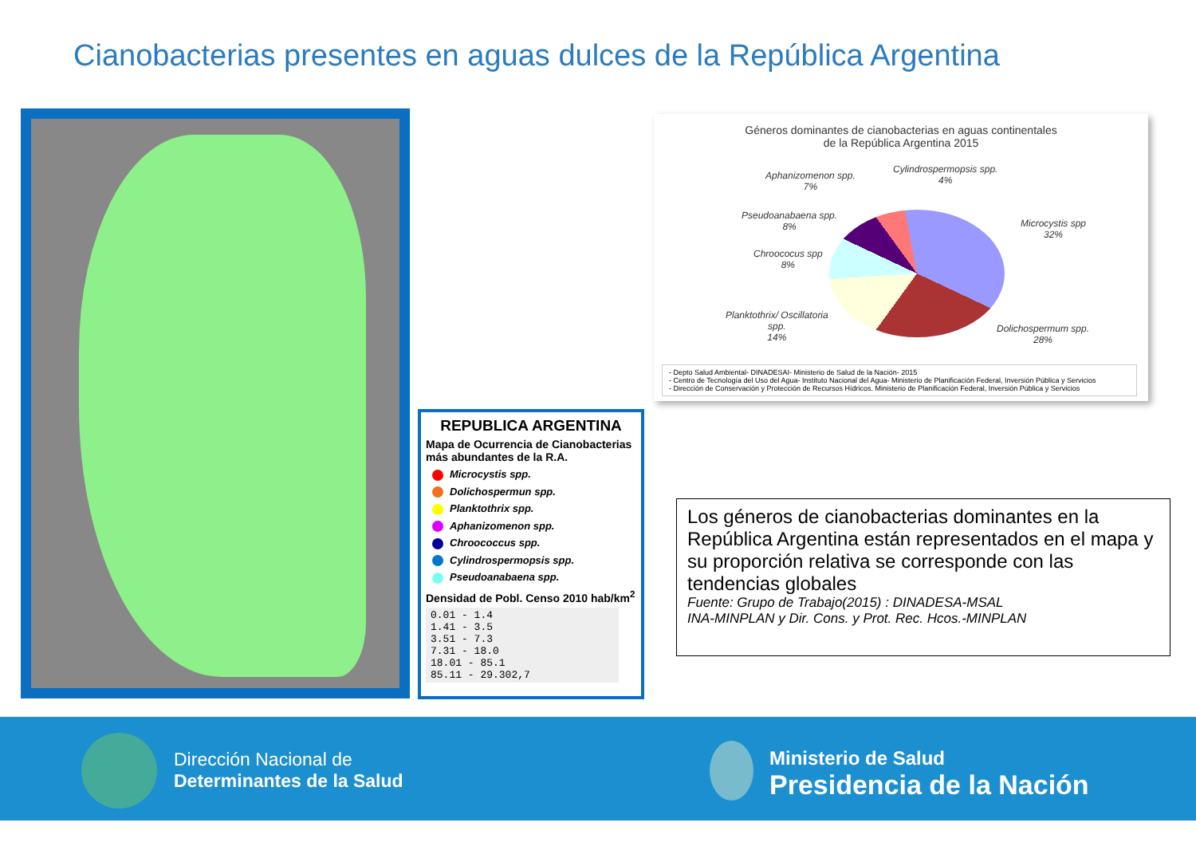Cianobacterias presentes en aguas dulces de la República Argentina
REPUBLICA ARGENTINA
Mapa de Ocurrencia de Cianobacterias más abundantes de la R.A.
Microcystis spp.
Dolichospermun spp.
Planktothrix spp.
Aphanizomenon spp.
Chroococcus spp.
Cylindrospermopsis spp.
Pseudoanabaena spp.
Densidad de Pobl. Censo 2010 hab/km<sup>2</sup>
0.01 - 1.4
1.41 - 3.5
3.51 - 7.3
7.31 - 18.0
18.01 - 85.1
85.11 - 29.302,7
Géneros dominantes de cianobacterias en aguas continentales
de la República Argentina 2015
Aphanizomenon spp.
7%
Cylindrospermopsis spp.
4%
Pseudoanabaena spp.
8%
Chroococus spp
8%
Microcystis spp
32%
Planktothrix/ Oscillatoria
spp.
14%
Dolichospermum spp.
28%
- Depto Salud Ambiental- DINADESAI- Ministerio de Salud de la Nación- 2015
- Centro de Tecnología del Uso del Agua- Instituto Nacional del Agua- Ministerio de Planificación Federal, Inversión Pública y Servicios
- Dirección de Conservación y Protección de Recursos Hídricos. Ministerio de Planificación Federal, Inversión Pública y Servicios
Los géneros de cianobacterias dominantes en la República Argentina están representados en el mapa y su proporción relativa se corresponde con las tendencias globales
Fuente: Grupo de Trabajo(2015) : DINADESA-MSAL
INA-MINPLAN y Dir. Cons. y Prot. Rec. Hcos.-MINPLAN
Dirección Nacional de
Determinantes de la Salud
Ministerio de Salud
Presidencia de la Nación